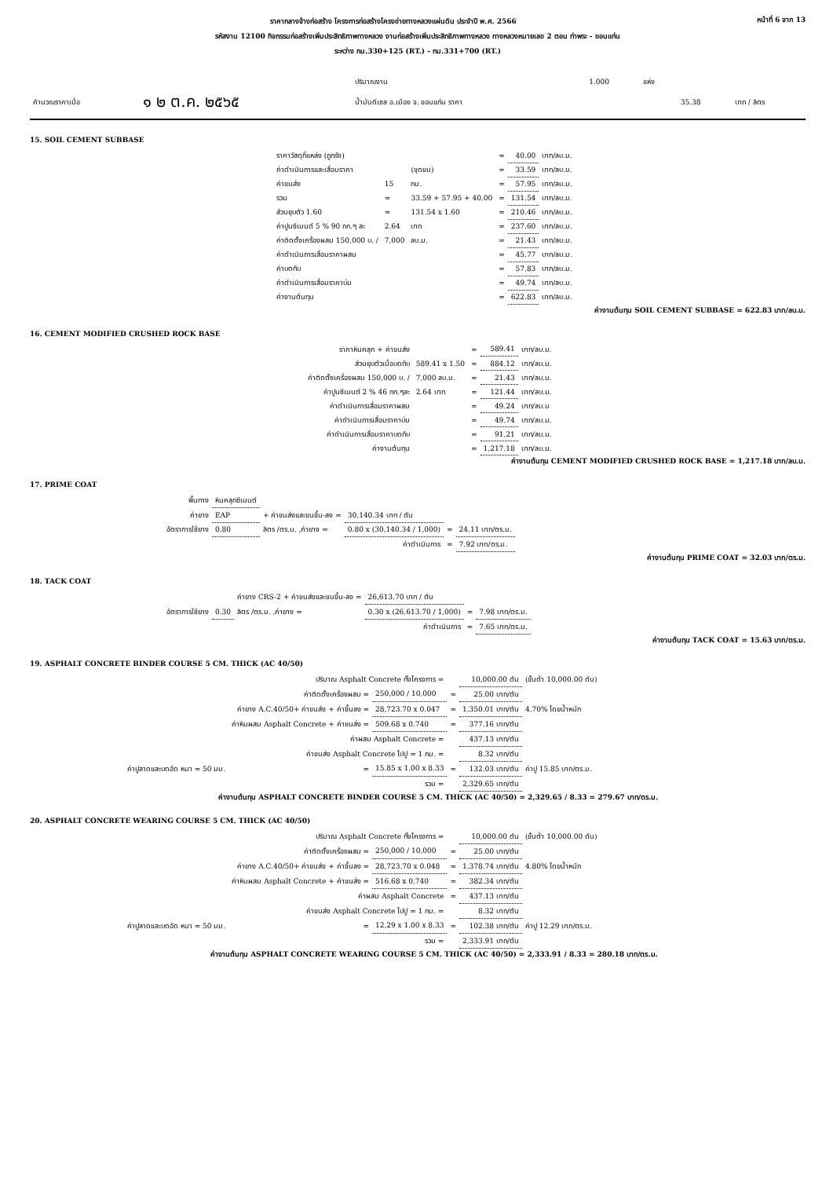หน้าที่ 6 จาก 13
ราคากลางจ้างก่อสร้าง โครงการก่อสร้างโครงข่ายทางหลวงแผ่นดิน ประจำปี พ.ศ. 2566
รหัสงาน 12100 กิจกรรมก่อสร้างเพิ่มประสิทธิภาพทางหลวง งานก่อสร้างเพิ่มประสิทธิภาพทางหลวง ทางหลวงหมายเลข 2 ตอน ท่าพระ - ขอนแก่น
ระหว่าง กม.330+125 (RT.) - กม.331+700 (RT.)
| | | ปริมาณงาน | 1.000 | แห่ง | | |
| คำนวณราคาเมื่อ | ๑ ๒ ต.ค. ๒๕๖๕ | น้ำมันดีเซล อ.เมือง จ. ขอนแก่น ราคา | | | 35.38 | บาท / ลิตร |
15. SOIL CEMENT SUBBASE
| ราคาวัสดุที่แหล่ง (ถูกรัง) | | | = | 40.00 | บาท/ลบ.ม. |
| ค่าดำเนินการและเสื่อมราคา | | (ขุดขน) | = | 33.59 | บาท/ลบ.ม. |
| ค่าขนส่ง | 15 | กม. | = | 57.95 | บาท/ลบ.ม. |
| รวม | = | 33.59 + 57.95 + 40.00 | = | 131.54 | บาท/ลบ.ม. |
| ส่วนยุบตัว 1.60 | = | 131.54 x 1.60 | = | 210.46 | บาท/ลบ.ม. |
| ค่าปูนซีเมนต์ 5 % 90 กก.ๆ ละ | 2.64 | บาท | = | 237.60 | บาท/ลบ.ม. |
| ค่าติดตั้งเครื่องผสม 150,000 บ. / | 7,000 | ลบ.ม. | = | 21.43 | บาท/ลบ.ม. |
| ค่าดำเนินการเสื่อมราคาผสม | | | = | 45.77 | บาท/ลบ.ม. |
| ค่าบดทับ | | | = | 57.83 | บาท/ลบ.ม. |
| ค่าดำเนินการเสื่อมราคาบ่ม | | | = | 49.74 | บาท/ลบ.ม. |
| ค่างานต้นทุน | | | = | 622.83 | บาท/ลบ.ม. |
ค่างานต้นทุน SOIL CEMENT SUBBASE = 622.83 บาท/ลบ.ม.
16. CEMENT MODIFIED CRUSHED ROCK BASE
| ราคาหินคลุก + ค่าขนส่ง | | = | 589.41 | บาท/ลบ.ม. |
| ส่วนยุบตัวเมื่อบดทับ | 589.41 x 1.50 | = | 884.12 | บาท/ลบ.ม. |
| ค่าติดตั้งเครื่องผสม 150,000 บ. / | 7,000 ลบ.ม. | = | 21.43 | บาท/ลบ.ม. |
| ค่าปูนซีเมนต์ 2 % 46 กก.ๆละ | 2.64 บาท | = | 121.44 | บาท/ลบ.ม. |
| ค่าดำเนินการเสื่อมราคาผสม | | = | 49.24 | บาท/ลบ.ม |
| ค่าดำเนินการเสื่อมราคาบ่ม | | = | 49.74 | บาท/ลบ.ม. |
| ค่าดำเนินการเสื่อมราคาบดทับ | | = | 91.21 | บาท/ลบ.ม. |
| ค่างานต้นทุน | | = | 1,217.18 | บาท/ลบ.ม. |
ค่างานต้นทุน CEMENT MODIFIED CRUSHED ROCK BASE = 1,217.18 บาท/ลบ.ม.
17. PRIME COAT
| พื้นทาง | หินคลุกซีเมนต์ | | | | |
| ค่ายาง | EAP | + ค่าขนส่งและขนขึ้น-ลง = | 30,140.34 บาท / ตัน | | |
| อัตราการใช้ยาง | 0.80 | ลิตร /ตร.ม. ,ค่ายาง = | 0.80 x (30,140.34 / 1,000) | = | 24.11 บาท/ตร.ม. |
| | | | ค่าดำเนินการ | = | 7.92 บาท/ตร.ม. |
ค่างานต้นทุน PRIME COAT = 32.03 บาท/ตร.ม.
18. TACK COAT
| | | ค่ายาง CRS-2 + ค่าขนส่งและขนขึ้น-ลง = | 26,613.70 บาท / ตัน | | |
| อัตราการใช้ยาง | 0.30 | ลิตร /ตร.ม. ,ค่ายาง = | 0.30 x (26,613.70 / 1,000) | = | 7.98 บาท/ตร.ม. |
| | | | ค่าดำเนินการ | = | 7.65 บาท/ตร.ม. |
ค่างานต้นทุน TACK COAT = 15.63 บาท/ตร.ม.
19. ASPHALT CONCRETE BINDER COURSE 5 CM. THICK (AC 40/50)
| | ปริมาณ Asphalt Concrete ทั้งโครงการ = | | | 10,000.00 ตัน | (ขั้นต่ำ 10,000.00 ตัน) |
| | ค่าติดตั้งเครื่องผสม = | 250,000 / 10,000 | = | 25.00 บาท/ตัน | |
| | ค่ายาง A.C.40/50+ ค่าขนส่ง + ค่าขึ้นลง = | 28,723.70 x 0.047 | = | 1,350.01 บาท/ตัน | 4.70% โดยน้ำหนัก |
| | ค่าหินผสม Asphalt Concrete + ค่าขนส่ง = | 509.68 x 0.740 | = | 377.16 บาท/ตัน | |
| | ค่าผสม Asphalt Concrete = | | | 437.13 บาท/ตัน | |
| | ค่าขนส่ง Asphalt Concrete ไปปู = 1 กม. = | | | 8.32 บาท/ตัน | |
| ค่าปูลาดและบดอัด หนา = 50 มม. | = | 15.85 x 1.00 x 8.33 | = | 132.03 บาท/ตัน | ค่าปู 15.85 บาท/ตร.ม. |
| | รวม = | | | 2,329.65 บาท/ตัน | |
ค่างานต้นทุน ASPHALT CONCRETE BINDER COURSE 5 CM. THICK (AC 40/50) = 2,329.65 / 8.33 = 279.67 บาท/ตร.ม.
20. ASPHALT CONCRETE WEARING COURSE 5 CM. THICK (AC 40/50)
| | ปริมาณ Asphalt Concrete ทั้งโครงการ = | | | 10,000.00 ตัน | (ขั้นต่ำ 10,000.00 ตัน) |
| | ค่าติดตั้งเครื่องผสม = | 250,000 / 10,000 | = | 25.00 บาท/ตัน | |
| | ค่ายาง A.C.40/50+ ค่าขนส่ง + ค่าขึ้นลง = | 28,723.70 x 0.048 | = | 1,378.74 บาท/ตัน | 4.80% โดยน้ำหนัก |
| | ค่าหินผสม Asphalt Concrete + ค่าขนส่ง = | 516.68 x 0.740 | = | 382.34 บาท/ตัน | |
| | ค่าผสม Asphalt Concrete | | = | 437.13 บาท/ตัน | |
| | ค่าขนส่ง Asphalt Concrete ไปปู = 1 กม. = | | | 8.32 บาท/ตัน | |
| ค่าปูลาดและบดอัด หนา = 50 มม. | = | 12.29 x 1.00 x 8.33 | = | 102.38 บาท/ตัน | ค่าปู 12.29 บาท/ตร.ม. |
| | รวม = | | | 2,333.91 บาท/ตัน | |
ค่างานต้นทุน ASPHALT CONCRETE WEARING COURSE 5 CM. THICK (AC 40/50) = 2,333.91 / 8.33 = 280.18 บาท/ตร.ม.